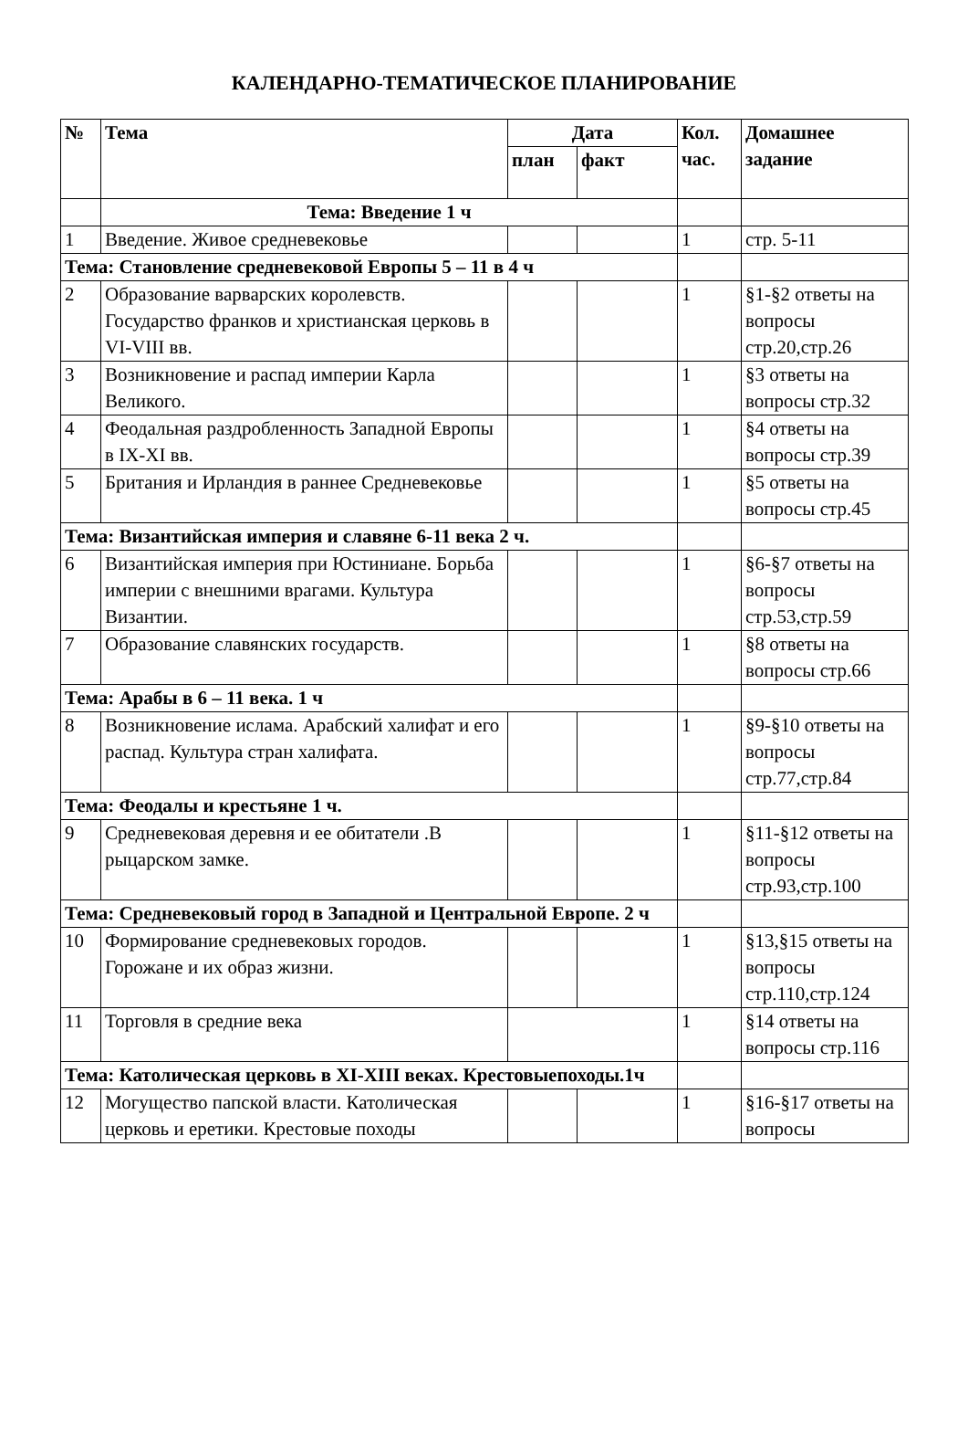КАЛЕНДАРНО-ТЕМАТИЧЕСКОЕ ПЛАНИРОВАНИЕ
| № | Тема | Дата | | Кол. час. | Домашнее задание |
| --- | --- | --- | --- | --- | --- |
| | | план | факт | | |
| | Тема: Введение 1 ч | | | | |
| 1 | Введение. Живое средневековье | | | 1 | стр. 5-11 |
| Тема: Становление средневековой Европы 5 – 11 в 4 ч | | | | | |
| 2 | Образование варварских королевств. Государство франков и христианская церковь в VI-VIII вв. | | | 1 | §1-§2 ответы на вопросы стр.20,стр.26 |
| 3 | Возникновение и распад империи Карла Великого. | | | 1 | §3 ответы на вопросы стр.32 |
| 4 | Феодальная раздробленность Западной Европы в IX-XI вв. | | | 1 | §4 ответы на вопросы стр.39 |
| 5 | Британия и Ирландия в раннее Средневековье | | | 1 | §5 ответы на вопросы стр.45 |
| Тема: Византийская империя и славяне 6-11 века 2 ч. | | | | | |
| 6 | Византийская империя при Юстиниане. Борьба империи с внешними врагами. Культура Византии. | | | 1 | §6-§7 ответы на вопросы стр.53,стр.59 |
| 7 | Образование славянских государств. | | | 1 | §8 ответы на вопросы стр.66 |
| Тема: Арабы в 6 – 11 века. 1 ч | | | | | |
| 8 | Возникновение ислама. Арабский халифат и его распад. Культура стран халифата. | | | 1 | §9-§10 ответы на вопросы стр.77,стр.84 |
| Тема: Феодалы и крестьяне 1 ч. | | | | | |
| 9 | Средневековая деревня и ее обитатели .В рыцарском замке. | | | 1 | §11-§12 ответы на вопросы стр.93,стр.100 |
| Тема: Средневековый город в Западной и Центральной Европе. 2 ч | | | | | |
| 10 | Формирование средневековых городов. Горожане и их образ жизни. | | | 1 | §13,§15 ответы на вопросы стр.110,стр.124 |
| 11 | Торговля в средние века | | | 1 | §14 ответы на вопросы стр.116 |
| Тема: Католическая церковь в XI-XIII веках. Крестовыепоходы.1ч | | | | | |
| 12 | Могущество папской власти. Католическая церковь и еретики. Крестовые походы | | | 1 | §16-§17 ответы на вопросы |